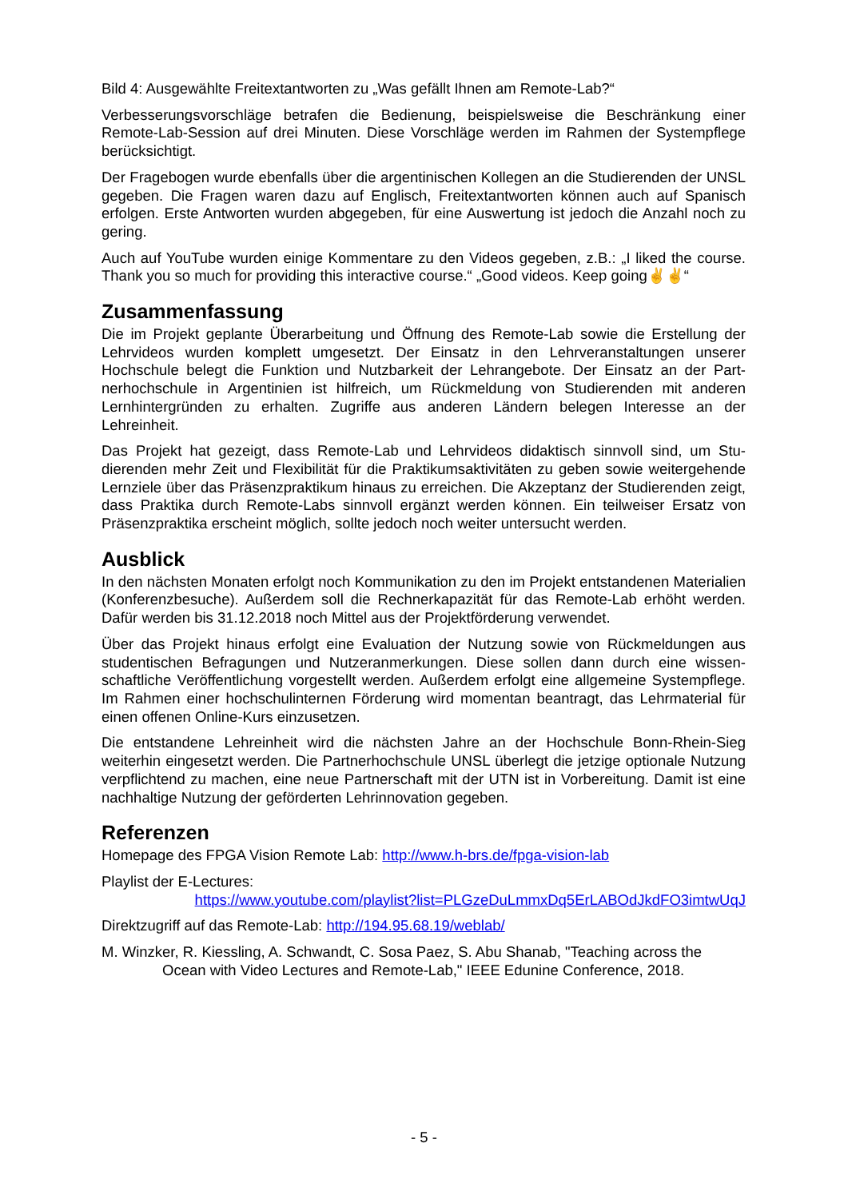Bild 4: Ausgewählte Freitextantworten zu „Was gefällt Ihnen am Remote-Lab?“
Verbesserungsvorschläge betrafen die Bedienung, beispielsweise die Beschränkung einer Remote-Lab-Session auf drei Minuten. Diese Vorschläge werden im Rahmen der System­pflege berücksichtigt.
Der Fragebogen wurde ebenfalls über die argentinischen Kollegen an die Studierenden der UNSL gegeben. Die Fragen waren dazu auf Englisch, Freitextantworten können auch auf Spanisch erfolgen. Erste Antworten wurden abgegeben, für eine Auswertung ist jedoch die Anzahl noch zu gering.
Auch auf YouTube wurden einige Kommentare zu den Videos gegeben, z.B.: „I liked the course. Thank you so much for providing this interactive course.“ „Good videos. Keep going✌✌“
Zusammenfassung
Die im Projekt geplante Überarbeitung und Öffnung des Remote-Lab sowie die Erstellung der Lehrvideos wurden komplett umgesetzt. Der Einsatz in den Lehrveranstaltungen unserer Hochschule belegt die Funktion und Nutzbarkeit der Lehrangebote. Der Einsatz an der Part­nerhochschule in Argentinien ist hilfreich, um Rückmeldung von Studierenden mit anderen Lernhintergründen zu erhalten. Zugriffe aus anderen Ländern belegen Interesse an der Lehreinheit.
Das Projekt hat gezeigt, dass Remote-Lab und Lehrvideos didaktisch sinnvoll sind, um Stu­dierenden mehr Zeit und Flexibilität für die Praktikumsaktivitäten zu geben sowie weiterge­hende Lernziele über das Präsenzpraktikum hinaus zu erreichen. Die Akzeptanz der Studie­renden zeigt, dass Praktika durch Remote-Labs sinnvoll ergänzt werden können. Ein teilwei­ser Ersatz von Präsenzpraktika erscheint möglich, sollte jedoch noch weiter untersucht wer­den.
Ausblick
In den nächsten Monaten erfolgt noch Kommunikation zu den im Projekt entstandenen Mate­rialien (Konferenzbesuche). Außerdem soll die Rechnerkapazität für das Remote-Lab erhöht werden. Dafür werden bis 31.12.2018 noch Mittel aus der Projektförderung verwendet.
Über das Projekt hinaus erfolgt eine Evaluation der Nutzung sowie von Rückmeldungen aus studentischen Befragungen und Nutzeranmerkungen. Diese sollen dann durch eine wissen­schaftliche Veröffentlichung vorgestellt werden. Außerdem erfolgt eine allgemeine System­pflege. Im Rahmen einer hochschulinternen Förderung wird momentan beantragt, das Lehr­material für einen offenen Online-Kurs einzusetzen.
Die entstandene Lehreinheit wird die nächsten Jahre an der Hochschule Bonn-Rhein-Sieg weiterhin eingesetzt werden. Die Partnerhochschule UNSL überlegt die jetzige optionale Nutzung verpflichtend zu machen, eine neue Partnerschaft mit der UTN ist in Vorbereitung. Damit ist eine nachhaltige Nutzung der geförderten Lehrinnovation gegeben.
Referenzen
Homepage des FPGA Vision Remote Lab: http://www.h-brs.de/fpga-vision-lab
Playlist der E-Lectures:
https://www.youtube.com/playlist?list=PLGzeDuLmmxDq5ErLABOdJkdFO3imtwUqJ
Direktzugriff auf das Remote-Lab: http://194.95.68.19/weblab/
M. Winzker, R. Kiessling, A. Schwandt, C. Sosa Paez, S. Abu Shanab, "Teaching across the Ocean with Video Lectures and Remote-Lab," IEEE Edunine Conference, 2018.
- 5 -